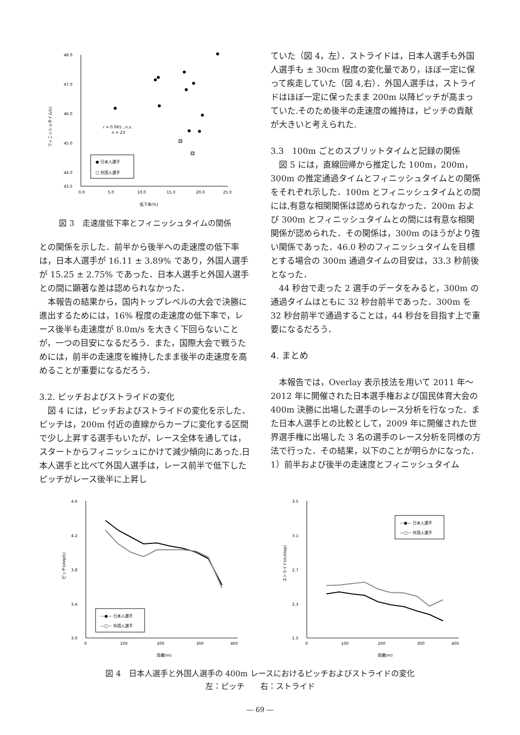48.0
47.0
46.0
45.0
44.0
43.5
0.0
5.0
10.0
15.0
20.0
25.0
低下率(%)
r = 0.065 , n.s.
n = 23
● 日本人選手
□ 外国人選手
フィニッシュタイム(s)
図 3　走速度低下率とフィニッシュタイムの関係
との関係を示した．前半から後半への走速度の低下率は，日本人選手が 16.11 ± 3.89% であり，外国人選手が 15.25 ± 2.75% であった．日本人選手と外国人選手との間に顕著な差は認められなかった．
本報告の結果から，国内トップレベルの大会で決勝に進出するためには，16% 程度の走速度の低下率で，レース後半も走速度が 8.0m/s を大きく下回らないことが，一つの目安になるだろう．また，国際大会で戦うためには，前半の走速度を維持したまま後半の走速度を高めることが重要になるだろう．
3.2. ピッチおよびストライドの変化
図 4 には，ピッチおよびストライドの変化を示した．ピッチは，200m 付近の直線からカーブに変化する区間で少し上昇する選手もいたが，レース全体を通しては，スタートからフィニッシュにかけて減少傾向にあった.日本人選手と比べて外国人選手は，レース前半で低下したピッチがレース後半に上昇し
ていた（図 4，左）．ストライドは，日本人選手も外国人選手も ± 30cm 程度の変化量であり，ほぼ一定に保って疾走していた（図 4,右）．外国人選手は，ストライドはほぼ一定に保ったまま 200m 以降ピッチが高まっていた.そのため後半の走速度の維持は，ピッチの貢献が大きいと考えられた.
3.3　100m ごとのスプリットタイムと記録の関係
図 5 には，直線回帰から推定した 100m，200m，300m の推定通過タイムとフィニッシュタイムとの関係をそれぞれ示した．100m とフィニッシュタイムとの間には,有意な相関関係は認められなかった．200m および 300m とフィニッシュタイムとの間には有意な相関関係が認められた．その関係は，300m のほうがより強い関係であった．46.0 秒のフィニッシュタイムを目標とする場合の 300m 通過タイムの目安は，33.3 秒前後となった．
44 秒台で走った 2 選手のデータをみると，300m の通過タイムはともに 32 秒台前半であった．300m を 32 秒台前半で通過することは，44 秒台を目指す上で重要になるだろう．
4. まとめ
本報告では，Overlay 表示技法を用いて 2011 年～ 2012 年に開催された日本選手権および国民体育大会の 400m 決勝に出場した選手のレース分析を行なった．また日本人選手との比較として，2009 年に開催された世界選手権に出場した 3 名の選手のレース分析を同様の方法で行った．その結果，以下のことが明らかになった．
1）前半および後半の走速度とフィニッシュタイム
4.6
4.2
3.8
3.4
3.0
0
100
200
300
400
距離(m)
ピッチ(step/s)
—●— 日本人選手
—□— 外国人選手
3.5
3.1
2.7
2.3
1.5
0
100
200
300
400
距離(m)
ストライド(m/step)
—●— 日本人選手
—□— 外国人選手
図 4　日本人選手と外国人選手の 400m レースにおけるピッチおよびストライドの変化
左：ピッチ　　右：ストライド
― 69 ―